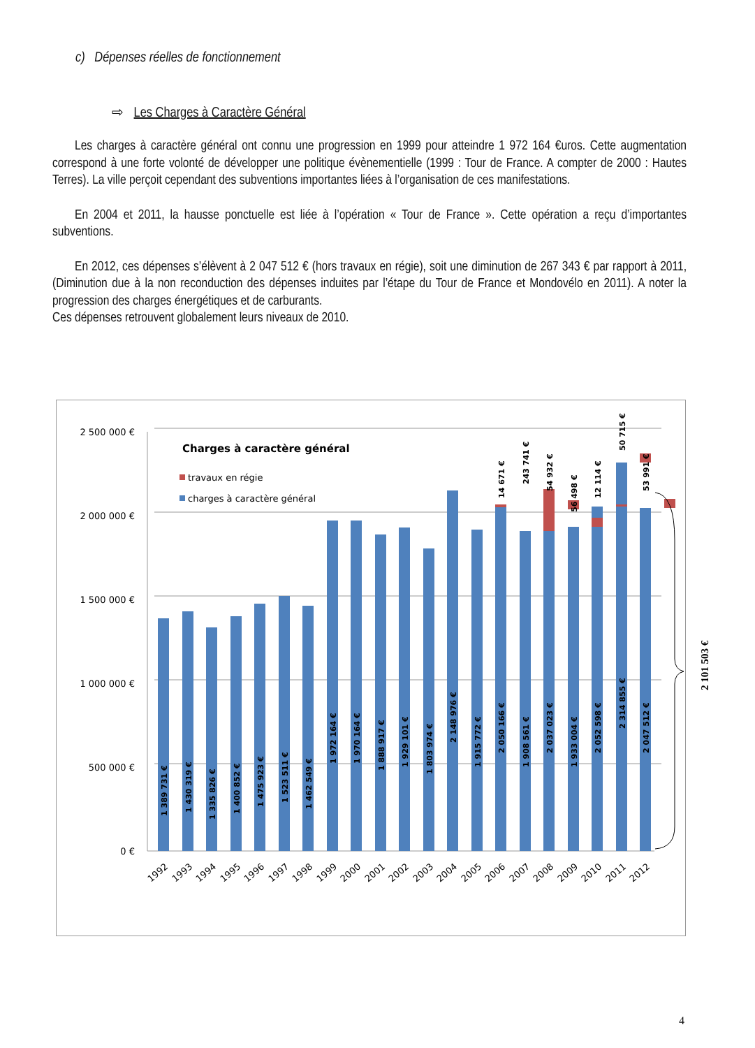c) Dépenses réelles de fonctionnement
⇨ Les Charges à Caractère Général
Les charges à caractère général ont connu une progression en 1999 pour atteindre 1 972 164 €uros. Cette augmentation correspond à une forte volonté de développer une politique évènementielle (1999 : Tour de France. A compter de 2000 : Hautes Terres). La ville perçoit cependant des subventions importantes liées à l’organisation de ces manifestations.
En 2004 et 2011, la hausse ponctuelle est liée à l’opération « Tour de France ». Cette opération a reçu d’importantes subventions.
En 2012, ces dépenses s’élèvent à 2 047 512 € (hors travaux en régie), soit une diminution de 267 343 € par rapport à 2011, (Diminution due à la non reconduction des dépenses induites par l’étape du Tour de France et Mondovélo en 2011). A noter la progression des charges énergétiques et de carburants.
Ces dépenses retrouvent globalement leurs niveaux de 2010.
2 500 000 €
2 000 000 €
1 500 000 €
1 000 000 €
500 000 €
0 €
Charges à caractère général
travaux en régie
charges à caractère général
1 389 731 €
1 430 319 €
1 335 826 €
1 400 852 €
1 475 923 €
1 523 511 €
1 462 549 €
1 972 164 €
1 970 164 €
1 888 917 €
1 929 101 €
1 803 974 €
2 148 976 €
1 915 772 €
2 050 166 €
1 908 561 €
2 037 023 €
1 933 004 €
2 052 598 €
2 314 855 €
2 047 512 €
14 671 €
243 741 €
54 932 €
56 498 €
12 114 €
50 715 €
53 991 €
1992
1993
1994
1995
1996
1997
1998
1999
2000
2001
2002
2003
2004
2005
2006
2007
2008
2009
2010
2011
2012
2 101 503 €
4